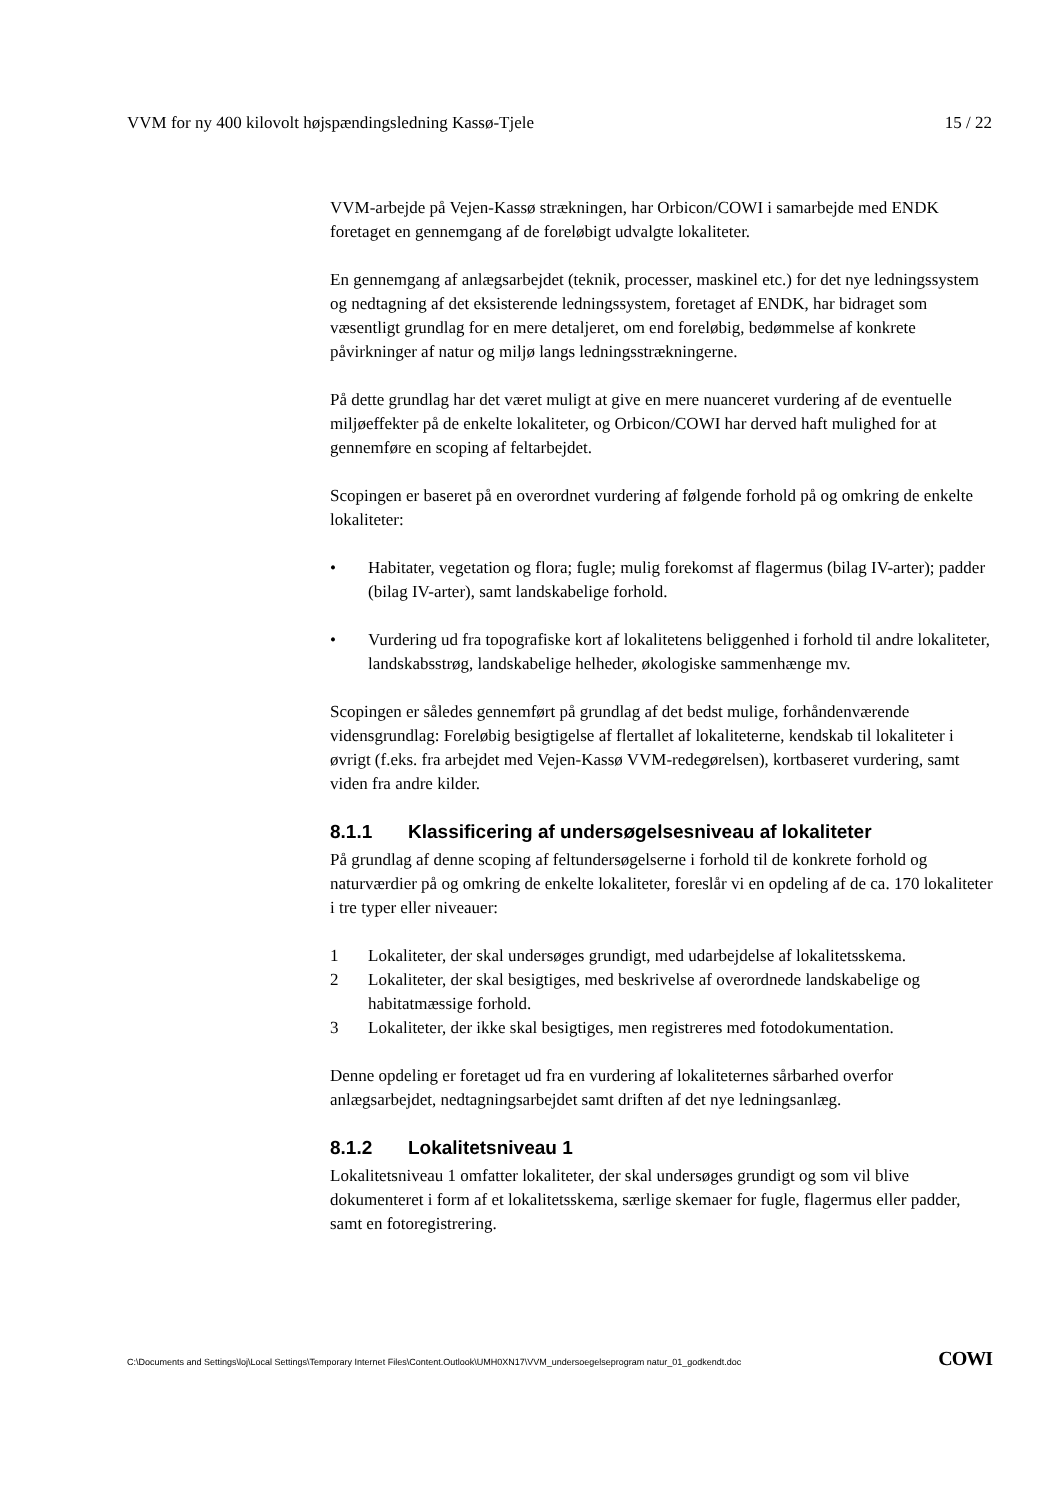VVM for ny 400 kilovolt højspændingsledning Kassø-Tjele 15 / 22
VVM-arbejde på Vejen-Kassø strækningen, har Orbicon/COWI i samarbejde med ENDK foretaget en gennemgang af de foreløbigt udvalgte lokaliteter.
En gennemgang af anlægsarbejdet (teknik, processer, maskinel etc.) for det nye ledningssystem og nedtagning af det eksisterende ledningssystem, foretaget af ENDK, har bidraget som væsentligt grundlag for en mere detaljeret, om end foreløbig, bedømmelse af konkrete påvirkninger af natur og miljø langs ledningsstrækningerne.
På dette grundlag har det været muligt at give en mere nuanceret vurdering af de eventuelle miljøeffekter på de enkelte lokaliteter, og Orbicon/COWI har derved haft mulighed for at gennemføre en scoping af feltarbejdet.
Scopingen er baseret på en overordnet vurdering af følgende forhold på og omkring de enkelte lokaliteter:
• Habitater, vegetation og flora; fugle; mulig forekomst af flagermus (bilag IV-arter); padder (bilag IV-arter), samt landskabelige forhold.
• Vurdering ud fra topografiske kort af lokalitetens beliggenhed i forhold til andre lokaliteter, landskabsstrøg, landskabelige helheder, økologiske sammenhænge mv.
Scopingen er således gennemført på grundlag af det bedst mulige, forhåndenværende vidensgrundlag: Foreløbig besigtigelse af flertallet af lokaliteterne, kendskab til lokaliteter i øvrigt (f.eks. fra arbejdet med Vejen-Kassø VVM-redegørelsen), kortbaseret vurdering, samt viden fra andre kilder.
8.1.1 Klassificering af undersøgelsesniveau af lokaliteter
På grundlag af denne scoping af feltundersøgelserne i forhold til de konkrete forhold og naturværdier på og omkring de enkelte lokaliteter, foreslår vi en opdeling af de ca. 170 lokaliteter i tre typer eller niveauer:
1 Lokaliteter, der skal undersøges grundigt, med udarbejdelse af lokalitetsskema.
2 Lokaliteter, der skal besigtiges, med beskrivelse af overordnede landskabelige og habitatmæssige forhold.
3 Lokaliteter, der ikke skal besigtiges, men registreres med fotodokumentation.
Denne opdeling er foretaget ud fra en vurdering af lokaliteternes sårbarhed overfor anlægsarbejdet, nedtagningsarbejdet samt driften af det nye ledningsanlæg.
8.1.2 Lokalitetsniveau 1
Lokalitetsniveau 1 omfatter lokaliteter, der skal undersøges grundigt og som vil blive dokumenteret i form af et lokalitetsskema, særlige skemaer for fugle, flagermus eller padder, samt en fotoregistrering.
C:\Documents and Settings\loj\Local Settings\Temporary Internet Files\Content.Outlook\UMH0XN17\VVM_undersoegelseprogram natur_01_godkendt.doc COWI